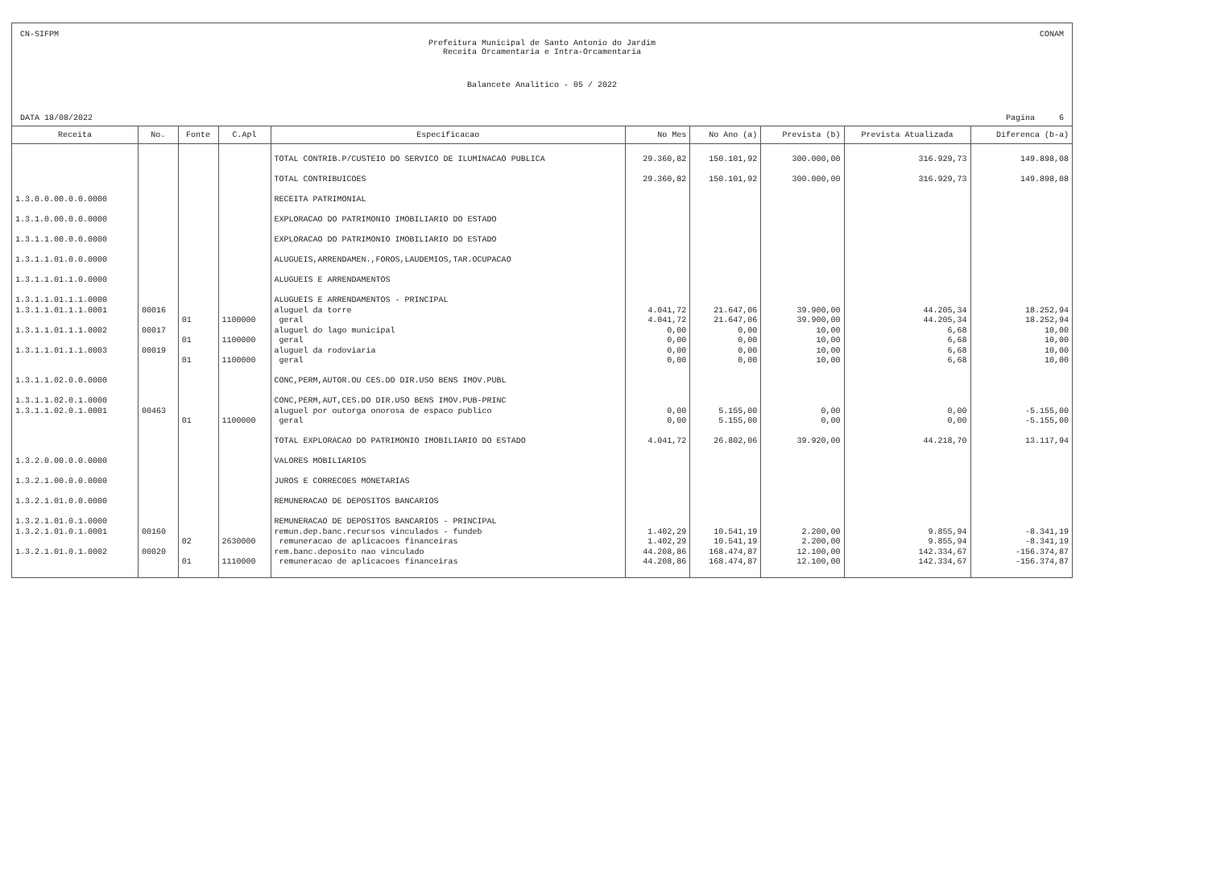CN-SIFPM CONAM
Prefeitura Municipal de Santo Antonio do Jardim
Receita Orcamentaria e Intra-Orcamentaria
Balancete Analitico - 05 / 2022
DATA 18/08/2022 Pagina 6
| Receita | No. | Fonte | C.Apl | Especificacao | No Mes | No Ano (a) | Prevista (b) | Prevista Atualizada | Diferenca (b-a) |
| --- | --- | --- | --- | --- | --- | --- | --- | --- | --- |
| | | | | TOTAL CONTRIB.P/CUSTEIO DO SERVICO DE ILUMINACAO PUBLICA | 29.360,82 | 150.101,92 | 300.000,00 | 316.929,73 | 149.898,08 |
| | | | | TOTAL CONTRIBUICOES | 29.360,82 | 150.101,92 | 300.000,00 | 316.929,73 | 149.898,08 |
| 1.3.0.0.00.0.0.0000 | | | | RECEITA PATRIMONIAL | | | | | |
| 1.3.1.0.00.0.0.0000 | | | | EXPLORACAO DO PATRIMONIO IMOBILIARIO DO ESTADO | | | | | |
| 1.3.1.1.00.0.0.0000 | | | | EXPLORACAO DO PATRIMONIO IMOBILIARIO DO ESTADO | | | | | |
| 1.3.1.1.01.0.0.0000 | | | | ALUGUEIS,ARRENDAMEN.,FOROS,LAUDEMIOS,TAR.OCUPACAO | | | | | |
| 1.3.1.1.01.1.0.0000 | | | | ALUGUEIS E ARRENDAMENTOS | | | | | |
| 1.3.1.1.01.1.1.0000 | | | | ALUGUEIS E ARRENDAMENTOS - PRINCIPAL | | | | | |
| 1.3.1.1.01.1.1.0001 | 00016 | | | aluguel da torre | 4.041,72 | 21.647,06 | 39.900,00 | 44.205,34 | 18.252,94 |
| | | 01 | 1100000 | geral | 4.041,72 | 21.647,06 | 39.900,00 | 44.205,34 | 18.252,94 |
| 1.3.1.1.01.1.1.0002 | 00017 | | | aluguel do lago municipal | 0,00 | 0,00 | 10,00 | 6,68 | 10,00 |
| | | 01 | 1100000 | geral | 0,00 | 0,00 | 10,00 | 6,68 | 10,00 |
| 1.3.1.1.01.1.1.0003 | 00019 | | | aluguel da rodoviaria | 0,00 | 0,00 | 10,00 | 6,68 | 10,00 |
| | | 01 | 1100000 | geral | 0,00 | 0,00 | 10,00 | 6,68 | 10,00 |
| 1.3.1.1.02.0.0.0000 | | | | CONC,PERM,AUTOR.OU CES.DO DIR.USO BENS IMOV.PUBL | | | | | |
| 1.3.1.1.02.0.1.0000 | | | | CONC,PERM,AUT,CES.DO DIR.USO BENS IMOV.PUB-PRINC | | | | | |
| 1.3.1.1.02.0.1.0001 | 00463 | | | aluguel por outorga onorosa de espaco publico | 0,00 | 5.155,00 | 0,00 | 0,00 | -5.155,00 |
| | | 01 | 1100000 | geral | 0,00 | 5.155,00 | 0,00 | 0,00 | -5.155,00 |
| | | | | TOTAL EXPLORACAO DO PATRIMONIO IMOBILIARIO DO ESTADO | 4.041,72 | 26.802,06 | 39.920,00 | 44.218,70 | 13.117,94 |
| 1.3.2.0.00.0.0.0000 | | | | VALORES MOBILIARIOS | | | | | |
| 1.3.2.1.00.0.0.0000 | | | | JUROS E CORRECOES MONETARIAS | | | | | |
| 1.3.2.1.01.0.0.0000 | | | | REMUNERACAO DE DEPOSITOS BANCARIOS | | | | | |
| 1.3.2.1.01.0.1.0000 | | | | REMUNERACAO DE DEPOSITOS BANCARIOS - PRINCIPAL | | | | | |
| 1.3.2.1.01.0.1.0001 | 00160 | | | remun.dep.banc.recursos vinculados - fundeb | 1.402,29 | 10.541,19 | 2.200,00 | 9.855,94 | -8.341,19 |
| | | 02 | 2630000 | remuneracao de aplicacoes financeiras | 1.402,29 | 10.541,19 | 2.200,00 | 9.855,94 | -8.341,19 |
| 1.3.2.1.01.0.1.0002 | 00020 | | | rem.banc.deposito nao vinculado | 44.208,86 | 168.474,87 | 12.100,00 | 142.334,67 | -156.374,87 |
| | | 01 | 1110000 | remuneracao de aplicacoes financeiras | 44.208,86 | 168.474,87 | 12.100,00 | 142.334,67 | -156.374,87 |